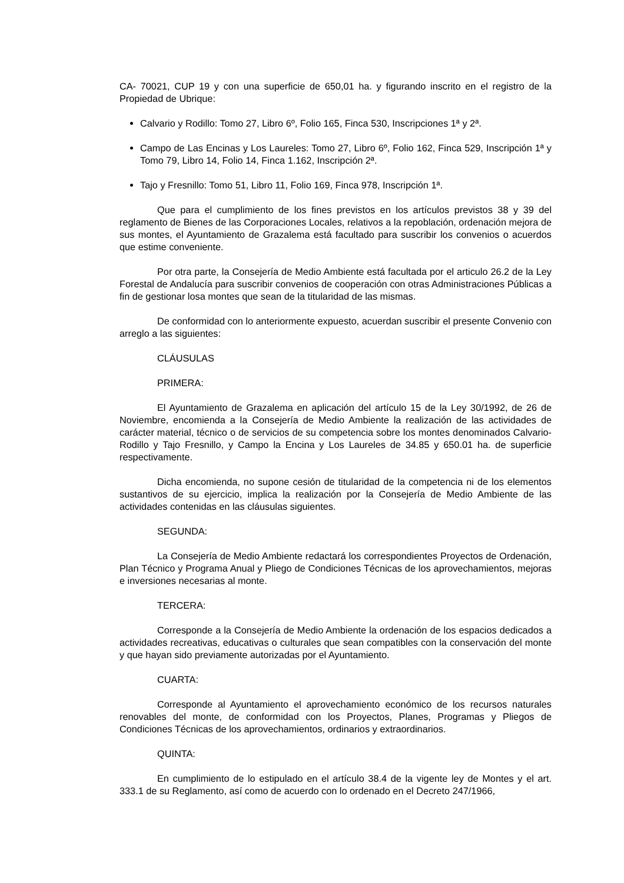CA- 70021, CUP 19 y con una superficie de 650,01 ha. y figurando inscrito en el registro de la Propiedad de Ubrique:
Calvario y Rodillo: Tomo 27, Libro 6º, Folio 165, Finca 530, Inscripciones 1ª y 2ª.
Campo de Las Encinas y Los Laureles: Tomo 27, Libro 6º, Folio 162, Finca 529, Inscripción 1ª y Tomo 79, Libro 14, Folio 14, Finca 1.162, Inscripción 2ª.
Tajo y Fresnillo: Tomo 51, Libro 11, Folio 169, Finca 978, Inscripción 1ª.
Que para el cumplimiento de los fines previstos en los artículos previstos 38 y 39 del reglamento de Bienes de las Corporaciones Locales, relativos a la repoblación, ordenación mejora de sus montes, el Ayuntamiento de Grazalema está facultado para suscribir los convenios o acuerdos que estime conveniente.
Por otra parte, la Consejería de Medio Ambiente está facultada por el articulo 26.2 de la Ley Forestal de Andalucía para suscribir convenios de cooperación con otras Administraciones Públicas a fin de gestionar losa montes que sean de la titularidad de las mismas.
De conformidad con lo anteriormente expuesto, acuerdan suscribir el presente Convenio con arreglo a las siguientes:
CLÁUSULAS
PRIMERA:
El Ayuntamiento de Grazalema en aplicación del artículo 15 de la Ley 30/1992, de 26 de Noviembre, encomienda a la Consejería de Medio Ambiente la realización de las actividades de carácter material, técnico o de servicios de su competencia sobre los montes denominados Calvario-Rodillo y Tajo Fresnillo, y Campo la Encina y Los Laureles de 34.85 y 650.01 ha. de superficie respectivamente.
Dicha encomienda, no supone cesión de titularidad de la competencia ni de los elementos sustantivos de su ejercicio, implica la realización por la Consejería de Medio Ambiente de las actividades contenidas en las cláusulas siguientes.
SEGUNDA:
La Consejería de Medio Ambiente redactará los correspondientes Proyectos de Ordenación, Plan Técnico y Programa Anual y Pliego de Condiciones Técnicas de los aprovechamientos, mejoras e inversiones necesarias al monte.
TERCERA:
Corresponde a la Consejería de Medio Ambiente la ordenación de los espacios dedicados a actividades recreativas, educativas o culturales que sean compatibles con la conservación del monte y que hayan sido previamente autorizadas por el Ayuntamiento.
CUARTA:
Corresponde al Ayuntamiento el aprovechamiento económico de los recursos naturales renovables del monte, de conformidad con los Proyectos, Planes, Programas y Pliegos de Condiciones Técnicas de los aprovechamientos, ordinarios y extraordinarios.
QUINTA:
En cumplimiento de lo estipulado en el artículo 38.4 de la vigente ley de Montes y el art. 333.1 de su Reglamento, así como de acuerdo con lo ordenado en el Decreto 247/1966,